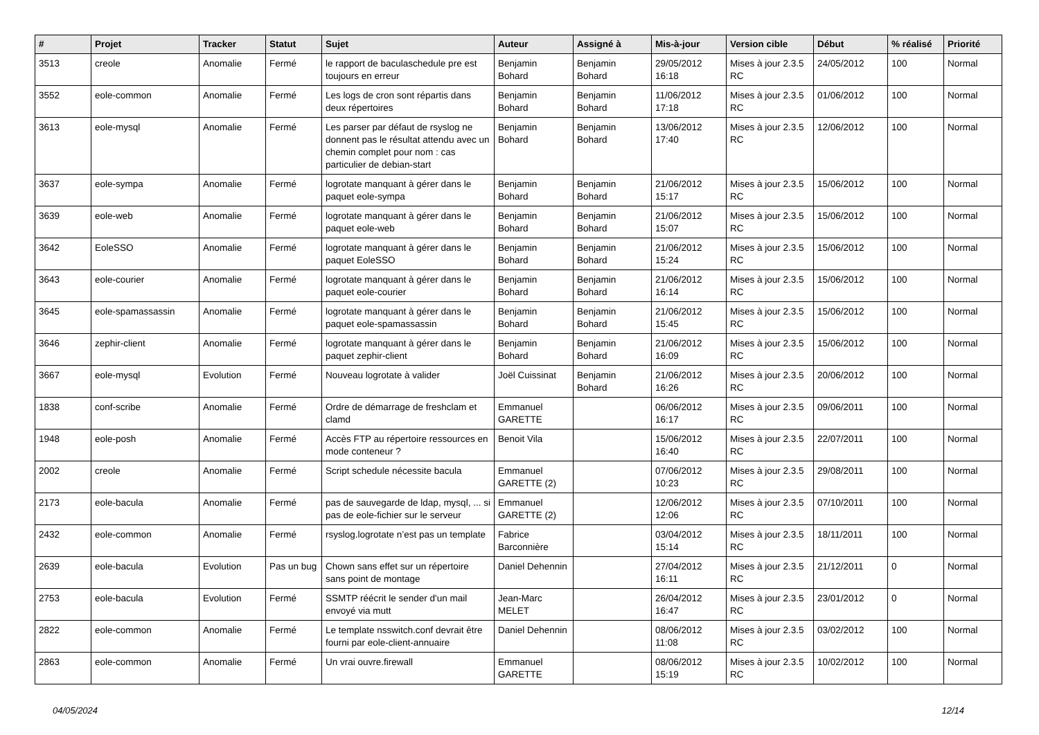| # | Projet | Tracker | Statut | Sujet | Auteur | Assigné à | Mis-à-jour | Version cible | Début | % réalisé | Priorité |
| --- | --- | --- | --- | --- | --- | --- | --- | --- | --- | --- | --- |
| 3513 | creole | Anomalie | Fermé | le rapport de baculaschedule pre est toujours en erreur | Benjamin Bohard | Benjamin Bohard | 29/05/2012 16:18 | Mises à jour 2.3.5 RC | 24/05/2012 | 100 | Normal |
| 3552 | eole-common | Anomalie | Fermé | Les logs de cron sont répartis dans deux répertoires | Benjamin Bohard | Benjamin Bohard | 11/06/2012 17:18 | Mises à jour 2.3.5 RC | 01/06/2012 | 100 | Normal |
| 3613 | eole-mysql | Anomalie | Fermé | Les parser par défaut de rsyslog ne donnent pas le résultat attendu avec un chemin complet pour nom : cas particulier de debian-start | Benjamin Bohard | Benjamin Bohard | 13/06/2012 17:40 | Mises à jour 2.3.5 RC | 12/06/2012 | 100 | Normal |
| 3637 | eole-sympa | Anomalie | Fermé | logrotate manquant à gérer dans le paquet eole-sympa | Benjamin Bohard | Benjamin Bohard | 21/06/2012 15:17 | Mises à jour 2.3.5 RC | 15/06/2012 | 100 | Normal |
| 3639 | eole-web | Anomalie | Fermé | logrotate manquant à gérer dans le paquet eole-web | Benjamin Bohard | Benjamin Bohard | 21/06/2012 15:07 | Mises à jour 2.3.5 RC | 15/06/2012 | 100 | Normal |
| 3642 | EoleSSO | Anomalie | Fermé | logrotate manquant à gérer dans le paquet EoleSSO | Benjamin Bohard | Benjamin Bohard | 21/06/2012 15:24 | Mises à jour 2.3.5 RC | 15/06/2012 | 100 | Normal |
| 3643 | eole-courier | Anomalie | Fermé | logrotate manquant à gérer dans le paquet eole-courier | Benjamin Bohard | Benjamin Bohard | 21/06/2012 16:14 | Mises à jour 2.3.5 RC | 15/06/2012 | 100 | Normal |
| 3645 | eole-spamassassin | Anomalie | Fermé | logrotate manquant à gérer dans le paquet eole-spamassassin | Benjamin Bohard | Benjamin Bohard | 21/06/2012 15:45 | Mises à jour 2.3.5 RC | 15/06/2012 | 100 | Normal |
| 3646 | zephir-client | Anomalie | Fermé | logrotate manquant à gérer dans le paquet zephir-client | Benjamin Bohard | Benjamin Bohard | 21/06/2012 16:09 | Mises à jour 2.3.5 RC | 15/06/2012 | 100 | Normal |
| 3667 | eole-mysql | Evolution | Fermé | Nouveau logrotate à valider | Joël Cuissinat | Benjamin Bohard | 21/06/2012 16:26 | Mises à jour 2.3.5 RC | 20/06/2012 | 100 | Normal |
| 1838 | conf-scribe | Anomalie | Fermé | Ordre de démarrage de freshclam et clamd | Emmanuel GARETTE | | 06/06/2012 16:17 | Mises à jour 2.3.5 RC | 09/06/2011 | 100 | Normal |
| 1948 | eole-posh | Anomalie | Fermé | Accès FTP au répertoire ressources en mode conteneur ? | Benoit Vila | | 15/06/2012 16:40 | Mises à jour 2.3.5 RC | 22/07/2011 | 100 | Normal |
| 2002 | creole | Anomalie | Fermé | Script schedule nécessite bacula | Emmanuel GARETTE (2) | | 07/06/2012 10:23 | Mises à jour 2.3.5 RC | 29/08/2011 | 100 | Normal |
| 2173 | eole-bacula | Anomalie | Fermé | pas de sauvegarde de ldap, mysql, ... si pas de eole-fichier sur le serveur | Emmanuel GARETTE (2) | | 12/06/2012 12:06 | Mises à jour 2.3.5 RC | 07/10/2011 | 100 | Normal |
| 2432 | eole-common | Anomalie | Fermé | rsyslog.logrotate n’est pas un template | Fabrice Barconnière | | 03/04/2012 15:14 | Mises à jour 2.3.5 RC | 18/11/2011 | 100 | Normal |
| 2639 | eole-bacula | Evolution | Pas un bug | Chown sans effet sur un répertoire sans point de montage | Daniel Dehennin | | 27/04/2012 16:11 | Mises à jour 2.3.5 RC | 21/12/2011 | 0 | Normal |
| 2753 | eole-bacula | Evolution | Fermé | SSMTP réécrit le sender d'un mail envoyé via mutt | Jean-Marc MELET | | 26/04/2012 16:47 | Mises à jour 2.3.5 RC | 23/01/2012 | 0 | Normal |
| 2822 | eole-common | Anomalie | Fermé | Le template nsswitch.conf devrait être fourni par eole-client-annuaire | Daniel Dehennin | | 08/06/2012 11:08 | Mises à jour 2.3.5 RC | 03/02/2012 | 100 | Normal |
| 2863 | eole-common | Anomalie | Fermé | Un vrai ouvre.firewall | Emmanuel GARETTE | | 08/06/2012 15:19 | Mises à jour 2.3.5 RC | 10/02/2012 | 100 | Normal |
04/05/2024 12/14